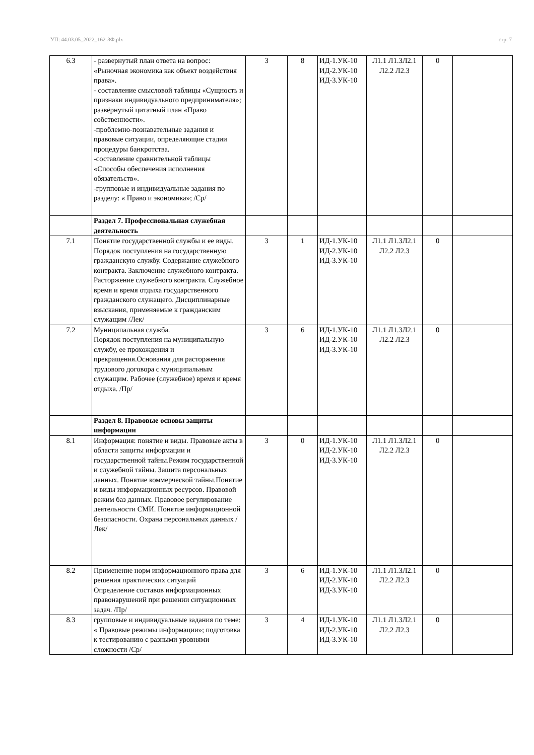УП: 44.03.05_2022_162-3Ф.plx стр. 7
| 6.3 | - развернутый план ответа на вопрос: «Рыночная экономика как объект воздействия права». - составление смысловой таблицы «Сущность и признаки индивидуального предпринимателя»; развёрнутый цитатный план «Право собственности». -проблемно-познавательные задания и правовые ситуации, определяющие стадии процедуры банкротства. -составление сравнительной таблицы «Способы обеспечения исполнения обязательств». -групповые и индивидуальные задания по разделу: « Право и экономика»; /Ср/ | 3 | 8 | ИД-1.УК-10 ИД-2.УК-10 ИД-3.УК-10 | Л1.1 Л1.3Л2.1 Л2.2 Л2.3 | 0 | |
| | Раздел 7. Профессиональная служебная деятельность | | | | | | |
| 7.1 | Понятие государственной службы и ее виды. Порядок поступления на государственную гражданскую службу. Содержание служебного контракта. Заключение служебного контракта. Расторжение служебного контракта. Служебное время и время отдыха государственного гражданского служащего. Дисциплинарные взыскания, применяемые к гражданским служащим /Лек/ | 3 | 1 | ИД-1.УК-10 ИД-2.УК-10 ИД-3.УК-10 | Л1.1 Л1.3Л2.1 Л2.2 Л2.3 | 0 | |
| 7.2 | Муниципальная служба. Порядок поступления на муниципальную службу, ее прохождения и прекращения.Основания для расторжения трудового договора с муниципальным служащим. Рабочее (служебное) время и время отдыха. /Пр/ | 3 | 6 | ИД-1.УК-10 ИД-2.УК-10 ИД-3.УК-10 | Л1.1 Л1.3Л2.1 Л2.2 Л2.3 | 0 | |
| | Раздел 8. Правовые основы защиты информации | | | | | | |
| 8.1 | Информация: понятие и виды. Правовые акты в области защиты информации и государственной тайны.Режим государственной и служебной тайны. Защита персональных данных. Понятие коммерческой тайны.Понятие и виды информационных ресурсов. Правовой режим баз данных. Правовое регулирование деятельности СМИ. Понятие информационной безопасности. Охрана персональных данных /Лек/ | 3 | 0 | ИД-1.УК-10 ИД-2.УК-10 ИД-3.УК-10 | Л1.1 Л1.3Л2.1 Л2.2 Л2.3 | 0 | |
| 8.2 | Применение норм информационного права для решения практических ситуаций Определение составов информационных правонарушений при решении ситуационных задач. /Пр/ | 3 | 6 | ИД-1.УК-10 ИД-2.УК-10 ИД-3.УК-10 | Л1.1 Л1.3Л2.1 Л2.2 Л2.3 | 0 | |
| 8.3 | групповые и индивидуальные задания по теме: « Правовые режимы информации»; подготовка к тестированию с разными уровнями сложности /Ср/ | 3 | 4 | ИД-1.УК-10 ИД-2.УК-10 ИД-3.УК-10 | Л1.1 Л1.3Л2.1 Л2.2 Л2.3 | 0 | |